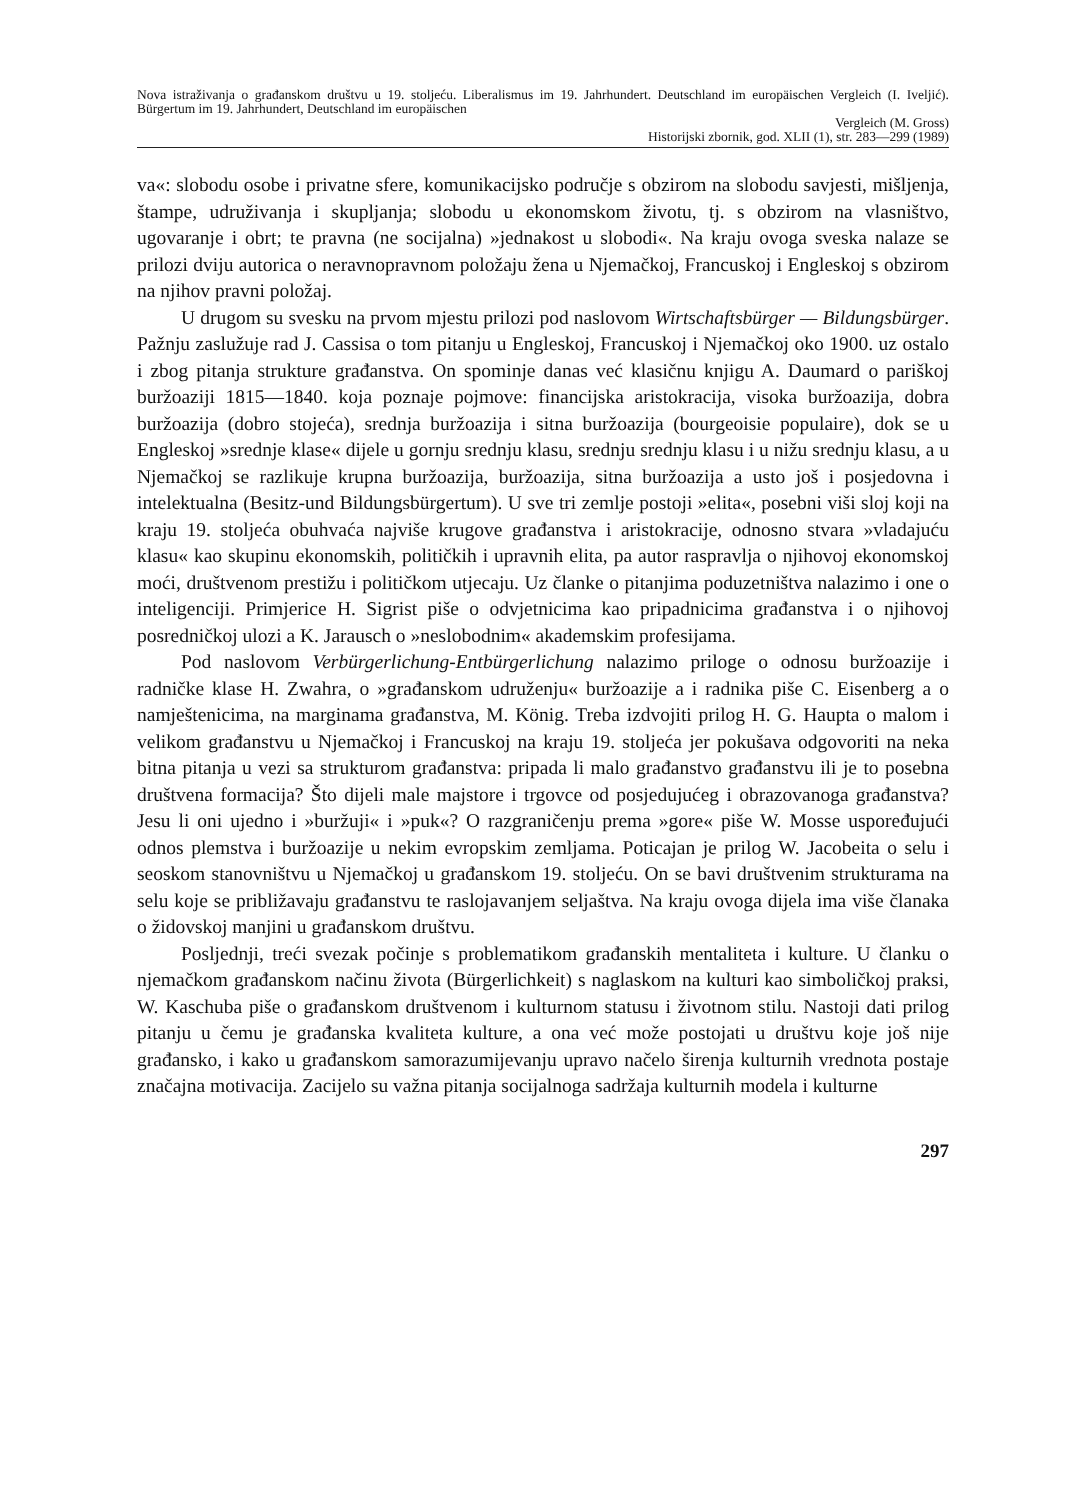Nova istraživanja o građanskom društvu u 19. stoljeću. Liberalismus im 19. Jahrhundert. Deutschland im europäischen Vergleich (I. Iveljić). Bürgertum im 19. Jahrhundert, Deutschland im europäischen
Vergleich (M. Gross)
Historijski zbornik, god. XLII (1), str. 283—299 (1989)
va«: slobodu osobe i privatne sfere, komunikacijsko područje s obzirom na slobodu savjesti, mišljenja, štampe, udruživanja i skupljanja; slobodu u ekonomskom životu, tj. s obzirom na vlasništvo, ugovaranje i obrt; te pravna (ne socijalna) »jednakost u slobodi«. Na kraju ovoga sveska nalaze se prilozi dviju autorica o neravnopravnom položaju žena u Njemačkoj, Francuskoj i Engleskoj s obzirom na njihov pravni položaj.
U drugom su svesku na prvom mjestu prilozi pod naslovom Wirtschaftsbürger — Bildungsbürger. Pažnju zaslužuje rad J. Cassisa o tom pitanju u Engleskoj, Francuskoj i Njemačkoj oko 1900. uz ostalo i zbog pitanja strukture građanstva. On spominje danas već klasičnu knjigu A. Daumard o pariškoj buržoaziji 1815—1840. koja poznaje pojmove: financijska aristokracija, visoka buržoazija, dobra buržoazija (dobro stojeća), srednja buržoazija i sitna buržoazija (bourgeoisie populaire), dok se u Engleskoj »srednje klase« dijele u gornju srednju klasu, srednju srednju klasu i u nižu srednju klasu, a u Njemačkoj se razlikuje krupna buržoazija, buržoazija, sitna buržoazija a usto još i posjedovna i intelektualna (Besitz-und Bildungsbürgertum). U sve tri zemlje postoji »elita«, posebni viši sloj koji na kraju 19. stoljeća obuhvaća najviše krugove građanstva i aristokracije, odnosno stvara »vladajuću klasu« kao skupinu ekonomskih, političkih i upravnih elita, pa autor raspravlja o njihovoj ekonomskoj moći, društvenom prestižu i političkom utjecaju. Uz članke o pitanjima poduzetništva nalazimo i one o inteligenciji. Primjerice H. Sigrist piše o odvjetnicima kao pripadnicima građanstva i o njihovoj posredničkoj ulozi a K. Jarausch o »neslobodnim« akademskim profesijama.
Pod naslovom Verbürgerlichung-Entbürgerlichung nalazimo priloge o odnosu buržoazije i radničke klase H. Zwahra, o »građanskom udruženju« buržoazije a i radnika piše C. Eisenberg a o namještenicima, na marginama građanstva, M. König. Treba izdvojiti prilog H. G. Haupta o malom i velikom građanstvu u Njemačkoj i Francuskoj na kraju 19. stoljeća jer pokušava odgovoriti na neka bitna pitanja u vezi sa strukturom građanstva: pripada li malo građanstvo građanstvu ili je to posebna društvena formacija? Što dijeli male majstore i trgovce od posjedujućeg i obrazovanoga građanstva? Jesu li oni ujedno i »buržuji« i »puk«? O razgraničenju prema »gore« piše W. Mosse uspoređujući odnos plemstva i buržoazije u nekim evropskim zemljama. Poticajan je prilog W. Jacobeita o selu i seoskom stanovništvu u Njemačkoj u građanskom 19. stoljeću. On se bavi društvenim strukturama na selu koje se približavaju građanstvu te raslojavanjem seljaštva. Na kraju ovoga dijela ima više članaka o židovskoj manjini u građanskom društvu.
Posljednji, treći svezak počinje s problematikom građanskih mentaliteta i kulture. U članku o njemačkom građanskom načinu života (Bürgerlichkeit) s naglaskom na kulturi kao simboličkoj praksi, W. Kaschuba piše o građanskom društvenom i kulturnom statusu i životnom stilu. Nastoji dati prilog pitanju u čemu je građanska kvaliteta kulture, a ona već može postojati u društvu koje još nije građansko, i kako u građanskom samorazumijevanju upravo načelo širenja kulturnih vrednota postaje značajna motivacija. Zacijelo su važna pitanja socijalnoga sadržaja kulturnih modela i kulturne
297